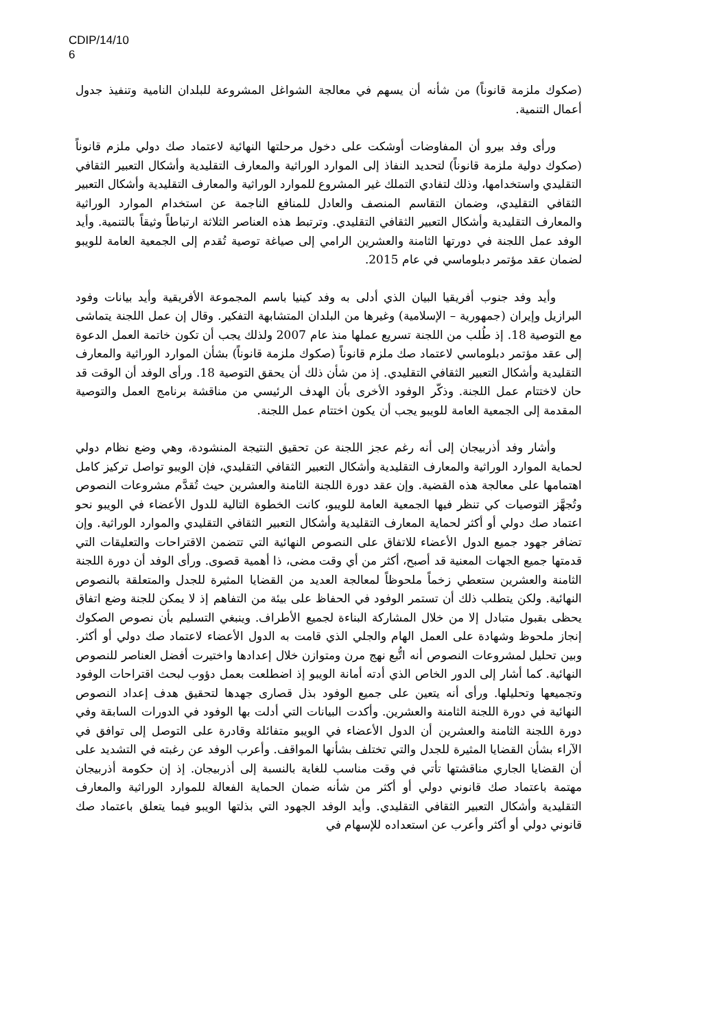CDIP/14/10
6
(صكوك ملزمة قانوناً) من شأنه أن يسهم في معالجة الشواغل المشروعة للبلدان النامية وتنفيذ جدول أعمال التنمية.
ورأى وفد بيرو أن المفاوضات أوشكت على دخول مرحلتها النهائية لاعتماد صك دولي ملزم قانوناً (صكوك دولية ملزمة قانوناً) لتحديد النفاذ إلى الموارد الوراثية والمعارف التقليدية وأشكال التعبير الثقافي التقليدي واستخدامها، وذلك لتفادي التملك غير المشروع للموارد الوراثية والمعارف التقليدية وأشكال التعبير الثقافي التقليدي، وضمان التقاسم المنصف والعادل للمنافع الناجمة عن استخدام الموارد الوراثية والمعارف التقليدية وأشكال التعبير الثقافي التقليدي. وترتبط هذه العناصر الثلاثة ارتباطاً وثيقاً بالتنمية. وأيد الوفد عمل اللجنة في دورتها الثامنة والعشرين الرامي إلى صياغة توصية تُقدم إلى الجمعية العامة للويبو لضمان عقد مؤتمر دبلوماسي في عام 2015.
وأيد وفد جنوب أفريقيا البيان الذي أدلى به وفد كينيا باسم المجموعة الأفريقية وأيد بيانات وفود البرازيل وإيران (جمهورية – الإسلامية) وغيرها من البلدان المتشابهة التفكير. وقال إن عمل اللجنة يتماشى مع التوصية 18. إذ طُلب من اللجنة تسريع عملها منذ عام 2007 ولذلك يجب أن تكون خاتمة العمل الدعوة إلى عقد مؤتمر دبلوماسي لاعتماد صك ملزم قانوناً (صكوك ملزمة قانوناً) بشأن الموارد الوراثية والمعارف التقليدية وأشكال التعبير الثقافي التقليدي. إذ من شأن ذلك أن يحقق التوصية 18. ورأى الوفد أن الوقت قد حان لاختتام عمل اللجنة. وذكّر الوفود الأخرى بأن الهدف الرئيسي من مناقشة برنامج العمل والتوصية المقدمة إلى الجمعية العامة للويبو يجب أن يكون اختتام عمل اللجنة.
وأشار وفد أذربيجان إلى أنه رغم عجز اللجنة عن تحقيق النتيجة المنشودة، وهي وضع نظام دولي لحماية الموارد الوراثية والمعارف التقليدية وأشكال التعبير الثقافي التقليدي، فإن الويبو تواصل تركيز كامل اهتمامها على معالجة هذه القضية. وإن عقد دورة اللجنة الثامنة والعشرين حيث تُقدَّم مشروعات النصوص وتُجهَّز التوصيات كي تنظر فيها الجمعية العامة للويبو، كانت الخطوة التالية للدول الأعضاء في الويبو نحو اعتماد صك دولي أو أكثر لحماية المعارف التقليدية وأشكال التعبير الثقافي التقليدي والموارد الوراثية. وإن تضافر جهود جميع الدول الأعضاء للاتفاق على النصوص النهائية التي تتضمن الاقتراحات والتعليقات التي قدمتها جميع الجهات المعنية قد أصبح، أكثر من أي وقت مضى، ذا أهمية قصوى. ورأى الوفد أن دورة اللجنة الثامنة والعشرين ستعطي زخماً ملحوظاً لمعالجة العديد من القضايا المثيرة للجدل والمتعلقة بالنصوص النهائية. ولكن يتطلب ذلك أن تستمر الوفود في الحفاظ على بيئة من التفاهم إذ لا يمكن للجنة وضع اتفاق يحظى بقبول متبادل إلا من خلال المشاركة البناءة لجميع الأطراف. وينبغي التسليم بأن نصوص الصكوك إنجاز ملحوظ وشهادة على العمل الهام والجلي الذي قامت به الدول الأعضاء لاعتماد صك دولي أو أكثر. وبين تحليل لمشروعات النصوص أنه اتُّبع نهج مرن ومتوازن خلال إعدادها واختيرت أفضل العناصر للنصوص النهائية. كما أشار إلى الدور الخاص الذي أدته أمانة الويبو إذ اضطلعت بعمل دؤوب لبحث اقتراحات الوفود وتجميعها وتحليلها. ورأى أنه يتعين على جميع الوفود بذل قصارى جهدها لتحقيق هدف إعداد النصوص النهائية في دورة اللجنة الثامنة والعشرين. وأكدت البيانات التي أدلت بها الوفود في الدورات السابقة وفي دورة اللجنة الثامنة والعشرين أن الدول الأعضاء في الويبو متفائلة وقادرة على التوصل إلى توافق في الآراء بشأن القضايا المثيرة للجدل والتي تختلف بشأنها المواقف. وأعرب الوفد عن رغبته في التشديد على أن القضايا الجاري مناقشتها تأتي في وقت مناسب للغاية بالنسبة إلى أذربيجان. إذ إن حكومة أذربيجان مهتمة باعتماد صك قانوني دولي أو أكثر من شأنه ضمان الحماية الفعالة للموارد الوراثية والمعارف التقليدية وأشكال التعبير الثقافي التقليدي. وأيد الوفد الجهود التي بذلتها الويبو فيما يتعلق باعتماد صك قانوني دولي أو أكثر وأعرب عن استعداده للإسهام في